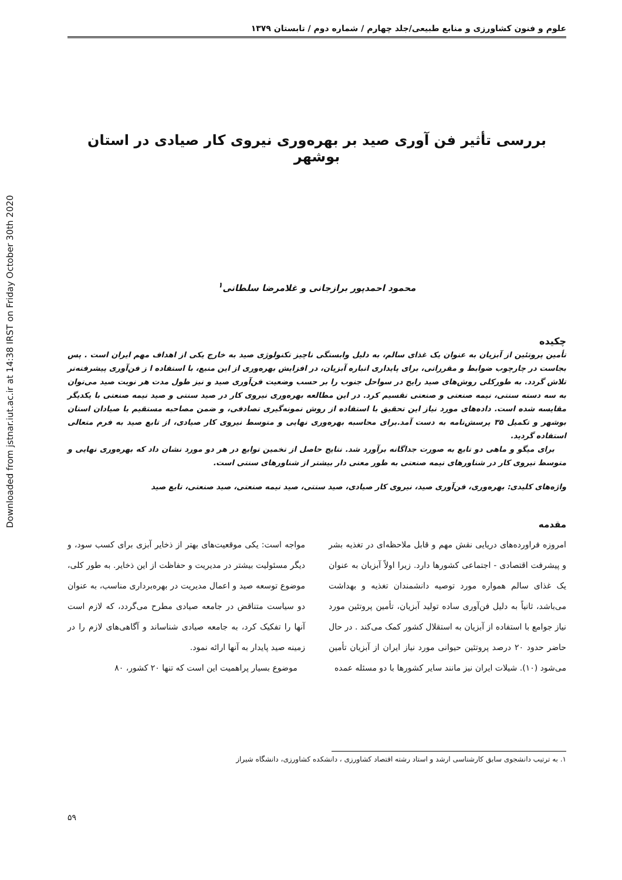Downloaded from jstnar.iut.ac.ir at 14:38 IRST on Friday October 30th 2020
علوم و فنون کشاورزی و منابع طبیعی/جلد چهارم / شماره دوم / تابستان ۱۳۷۹
بررسی تأثیر فن آوری صید بر بهره‌وری نیروی کار صیادی در استان بوشهر
محمود احمدپور برازجانی و غلامرضا سلطانی<sup>۱</sup>
چکیده
تأمین پروتئین از آبزیان به عنوان یک غذای سالم، به دلیل وابستگی ناچیز تکنولوژی صید به خارج یکی از اهداف مهم ایران است . پس بجاست در چارچوب ضوابط و مقرراتی، برای پایداری انباره آبزیان، در افزایش بهره‌وری از این منبع، با استفاده ا ز فن‌آوری پیشرفته‌تر تلاش گردد. به طورکلی روش‌های صید رایج در سواحل جنوب را بر حسب وضعیت فن‌آوری صید و نیز طول مدت هر نوبت صید می‌توان به سه دسته سنتی، نیمه صنعتی و صنعتی تقسیم کرد. در این مطالعه بهره‌وری نیروی کار در صید سنتی و صید نیمه صنعتی با یکدیگر مقایسه شده است. داده‌های مورد نیاز این تحقیق با استفاده از روش نمونه‌گیری تصادفی، و ضمن مصاحبه مستقیم با صیادان استان بوشهر و تکمیل ۳۵ پرسش‌نامه به دست آمد.برای محاسبه بهره‌وری نهایی و متوسط نیروی کار صیادی، از تابع صید به فرم متعالی استفاده گردید.
برای میگو و ماهی دو تابع به صورت جداگانه برآورد شد. نتایج حاصل از تخمین توابع در هر دو مورد نشان داد که بهره‌وری نهایی و متوسط نیروی کار در شناورهای نیمه صنعتی به طور معنی دار بیشتر از شناورهای سنتی است.
واژه‌های کلیدی: بهره‌وری، فن‌آوری صید، نیروی کار صیادی، صید سنتی، صید نیمه صنعتی، صید صنعتی، تابع صید
مقدمه
امروزه فراورده‌های دریایی نقش مهم و قابل ملاحظه‌ای در تغذیه بشر و پیشرفت اقتصادی - اجتماعی کشورها دارد. زیرا اولاً آبزیان به عنوان یک غذای سالم همواره مورد توصیه دانشمندان تغذیه و بهداشت می‌باشد، ثانیاً به دلیل فن‌آوری ساده تولید آبزیان، تأمین پروتئین مورد نیاز جوامع با استفاده از آبزیان به استقلال کشور کمک می‌کند . در حال حاضر حدود ۲۰ درصد پروتئین حیوانی مورد نیاز ایران از آبزیان تأمین می‌شود (۱۰). شیلات ایران نیز مانند سایر کشورها با دو مسئله عمده
مواجه است: یکی موقعیت‌های بهتر از ذخایر آبزی برای کسب سود، و دیگر مسئولیت بیشتر در مدیریت و حفاظت از این ذخایر. به طور کلی، موضوع توسعه صید و اعمال مدیریت در بهره‌برداری مناسب، به عنوان دو سیاست متناقض در جامعه صیادی مطرح می‌گردد، که لازم است آنها را تفکیک کرد، به جامعه صیادی شناساند و آگاهی‌های لازم را در زمینه صید پایدار به آنها ارائه نمود.
موضوع بسیار پراهمیت این است که تنها ۲۰ کشور، ۸۰
۱. به ترتیب دانشجوی سابق کارشناسی ارشد و استاد رشته اقتصاد کشاورزی ، دانشکده کشاورزی، دانشگاه شیراز
۵۹